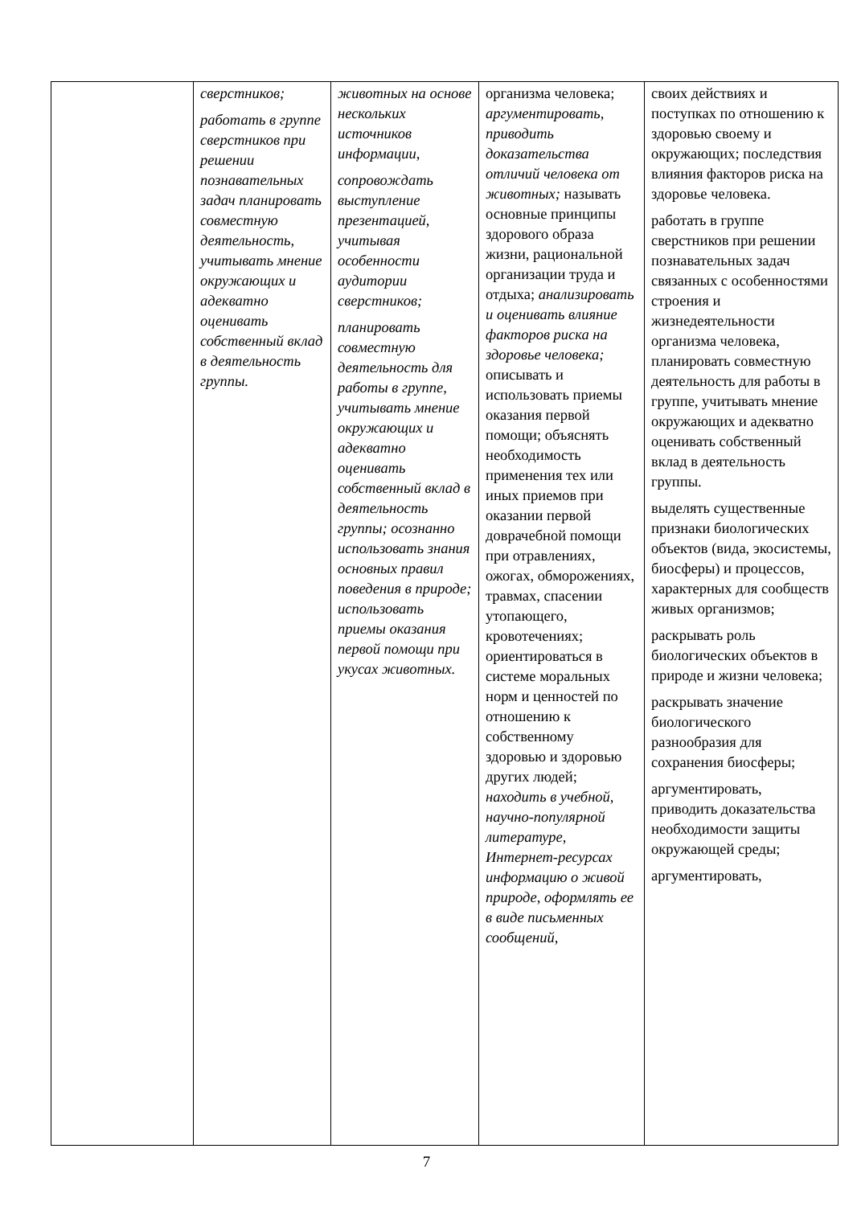| | сверстников; работать в группе сверстников при решении познавательных задач планировать совместную деятельность, учитывать мнение окружающих и адекватно оценивать собственный вклад в деятельность группы. | животных на основе нескольких источников информации, сопровождать выступление презентацией, учитывая особенности аудитории сверстников; планировать совместную деятельность для работы в группе, учитывать мнение окружающих и адекватно оценивать собственный вклад в деятельность группы; осознанно использовать знания основных правил поведения в природе; использовать приемы оказания первой помощи при укусах животных. | организма человека; аргументировать, приводить доказательства отличий человека от животных; называть основные принципы здорового образа жизни, рациональной организации труда и отдыха; анализировать и оценивать влияние факторов риска на здоровье человека; описывать и использовать приемы оказания первой помощи; объяснять необходимость применения тех или иных приемов при оказании первой доврачебной помощи при отравлениях, ожогах, обморожениях, травмах, спасении утопающего, кровотечениях; ориентироваться в системе моральных норм и ценностей по отношению к собственному здоровью и здоровью других людей; находить в учебной, научно-популярной литературе, Интернет-ресурсах информацию о живой природе, оформлять ее в виде письменных сообщений, | своих действиях и поступках по отношению к здоровью своему и окружающих; последствия влияния факторов риска на здоровье человека. работать в группе сверстников при решении познавательных задач связанных с особенностями строения и жизнедеятельности организма человека, планировать совместную деятельность для работы в группе, учитывать мнение окружающих и адекватно оценивать собственный вклад в деятельность группы. выделять существенные признаки биологических объектов (вида, экосистемы, биосферы) и процессов, характерных для сообществ живых организмов; раскрывать роль биологических объектов в природе и жизни человека; раскрывать значение биологического разнообразия для сохранения биосферы; аргументировать, приводить доказательства необходимости защиты окружающей среды; аргументировать, |
7